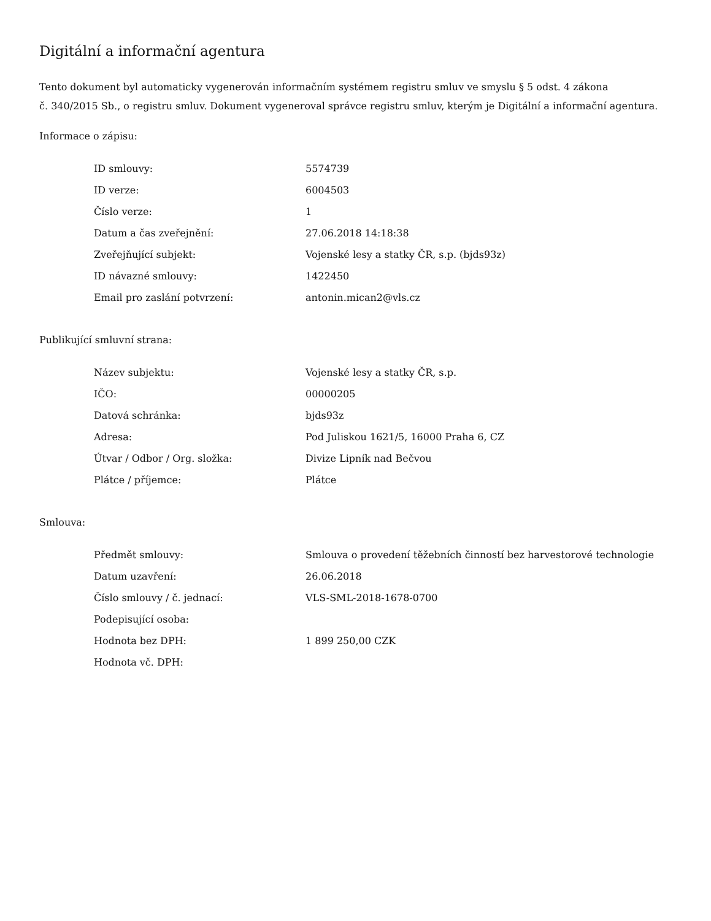Digitální a informační agentura
Tento dokument byl automaticky vygenerován informačním systémem registru smluv ve smyslu § 5 odst. 4 zákona
č. 340/2015 Sb., o registru smluv. Dokument vygeneroval správce registru smluv, kterým je Digitální a informační agentura.
Informace o zápisu:
| ID smlouvy: | 5574739 |
| ID verze: | 6004503 |
| Číslo verze: | 1 |
| Datum a čas zveřejnění: | 27.06.2018 14:18:38 |
| Zveřejňující subjekt: | Vojenské lesy a statky ČR, s.p. (bjds93z) |
| ID návazné smlouvy: | 1422450 |
| Email pro zaslání potvrzení: | antonin.mican2@vls.cz |
Publikující smluvní strana:
| Název subjektu: | Vojenské lesy a statky ČR, s.p. |
| IČO: | 00000205 |
| Datová schránka: | bjds93z |
| Adresa: | Pod Juliskou 1621/5, 16000 Praha 6, CZ |
| Útvar / Odbor / Org. složka: | Divize Lipník nad Bečvou |
| Plátce / příjemce: | Plátce |
Smlouva:
| Předmět smlouvy: | Smlouva o provedení těžebních činností bez harvestorové technologie |
| Datum uzavření: | 26.06.2018 |
| Číslo smlouvy / č. jednací: | VLS-SML-2018-1678-0700 |
| Podepisující osoba: | |
| Hodnota bez DPH: | 1 899 250,00 CZK |
| Hodnota vč. DPH: | |